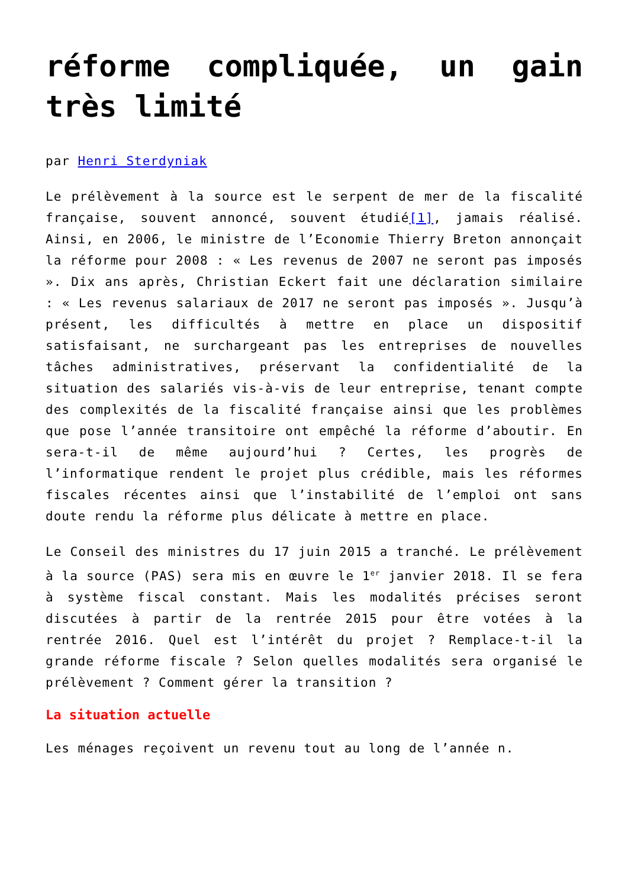réforme compliquée, un gain très limité
par Henri Sterdyniak
Le prélèvement à la source est le serpent de mer de la fiscalité française, souvent annoncé, souvent étudié[1], jamais réalisé. Ainsi, en 2006, le ministre de l’Economie Thierry Breton annonçait la réforme pour 2008 : « Les revenus de 2007 ne seront pas imposés ». Dix ans après, Christian Eckert fait une déclaration similaire : « Les revenus salariaux de 2017 ne seront pas imposés ». Jusqu’à présent, les difficultés à mettre en place un dispositif satisfaisant, ne surchargeant pas les entreprises de nouvelles tâches administratives, préservant la confidentialité de la situation des salariés vis-à-vis de leur entreprise, tenant compte des complexités de la fiscalité française ainsi que les problèmes que pose l’année transitoire ont empêché la réforme d’aboutir. En sera-t-il de même aujourd’hui ? Certes, les progrès de l’informatique rendent le projet plus crédible, mais les réformes fiscales récentes ainsi que l’instabilité de l’emploi ont sans doute rendu la réforme plus délicate à mettre en place.
Le Conseil des ministres du 17 juin 2015 a tranché. Le prélèvement à la source (PAS) sera mis en œuvre le 1<sup>er</sup> janvier 2018. Il se fera à système fiscal constant. Mais les modalités précises seront discutées à partir de la rentrée 2015 pour être votées à la rentrée 2016. Quel est l’intérêt du projet ? Remplace-t-il la grande réforme fiscale ? Selon quelles modalités sera organisé le prélèvement ? Comment gérer la transition ?
La situation actuelle
Les ménages reçoivent un revenu tout au long de l’année n.